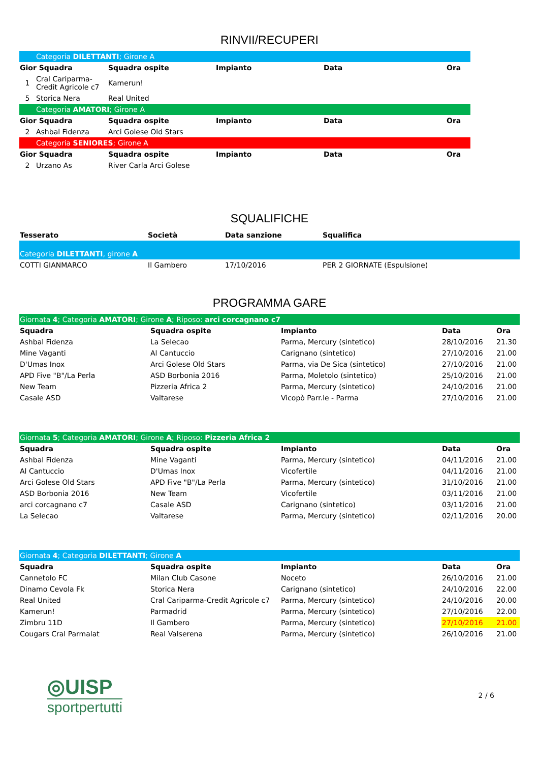RINVII/RECUPERI
| | Categoria DILETTANTI ; Girone A | | | | |
| Gior Squadra | | Squadra ospite | Impianto | Data | Ora |
| 1 | Cral Cariparma-Credit Agricole c7 | Kamerun! | | | |
| 5 | Storica Nera | Real United | | | |
| | Categoria AMATORI ; Girone A | | | | |
| Gior Squadra | | Squadra ospite | Impianto | Data | Ora |
| 2 | Ashbal Fidenza | Arci Golese Old Stars | | | |
| | Categoria SENIORES ; Girone A | | | | |
| Gior Squadra | | Squadra ospite | Impianto | Data | Ora |
| 2 | Urzano As | River Carla Arci Golese | | | |
SQUALIFICHE
| Tesserato | Società | Data sanzione | Squalifica |
| --- | --- | --- | --- |
| Categoria DILETTANTI , girone A | | | |
| COTTI GIANMARCO | Il Gambero | 17/10/2016 | PER 2 GIORNATE (Espulsione) |
PROGRAMMA GARE
| Giornata 4 ; Categoria AMATORI ; Girone A ; Riposo: arci corcagnano c7 | | | | |
| Squadra | Squadra ospite | Impianto | Data | Ora |
| Ashbal Fidenza | La Selecao | Parma, Mercury (sintetico) | 28/10/2016 | 21.30 |
| Mine Vaganti | Al Cantuccio | Carignano (sintetico) | 27/10/2016 | 21.00 |
| D'Umas Inox | Arci Golese Old Stars | Parma, via De Sica (sintetico) | 27/10/2016 | 21.00 |
| APD Five "B"/La Perla | ASD Borbonia 2016 | Parma, Moletolo (sintetico) | 25/10/2016 | 21.00 |
| New Team | Pizzeria Africa 2 | Parma, Mercury (sintetico) | 24/10/2016 | 21.00 |
| Casale ASD | Valtarese | Vicopò Parr.le - Parma | 27/10/2016 | 21.00 |
| Giornata 5 ; Categoria AMATORI ; Girone A ; Riposo: Pizzeria Africa 2 | | | | |
| Squadra | Squadra ospite | Impianto | Data | Ora |
| Ashbal Fidenza | Mine Vaganti | Parma, Mercury (sintetico) | 04/11/2016 | 21.00 |
| Al Cantuccio | D'Umas Inox | Vicofertile | 04/11/2016 | 21.00 |
| Arci Golese Old Stars | APD Five "B"/La Perla | Parma, Mercury (sintetico) | 31/10/2016 | 21.00 |
| ASD Borbonia 2016 | New Team | Vicofertile | 03/11/2016 | 21.00 |
| arci corcagnano c7 | Casale ASD | Carignano (sintetico) | 03/11/2016 | 21.00 |
| La Selecao | Valtarese | Parma, Mercury (sintetico) | 02/11/2016 | 20.00 |
| Giornata 4 ; Categoria DILETTANTI ; Girone A | | | | |
| Squadra | Squadra ospite | Impianto | Data | Ora |
| Cannetolo FC | Milan Club Casone | Noceto | 26/10/2016 | 21.00 |
| Dinamo Cevola Fk | Storica Nera | Carignano (sintetico) | 24/10/2016 | 22.00 |
| Real United | Cral Cariparma-Credit Agricole c7 | Parma, Mercury (sintetico) | 24/10/2016 | 20.00 |
| Kamerun! | Parmadrid | Parma, Mercury (sintetico) | 27/10/2016 | 22.00 |
| Zimbru 11D | Il Gambero | Parma, Mercury (sintetico) | 27/10/2016 | 21.00 |
| Cougars Cral Parmalat | Real Valserena | Parma, Mercury (sintetico) | 26/10/2016 | 21.00 |
◎UISP
sportpertutti
2 / 6